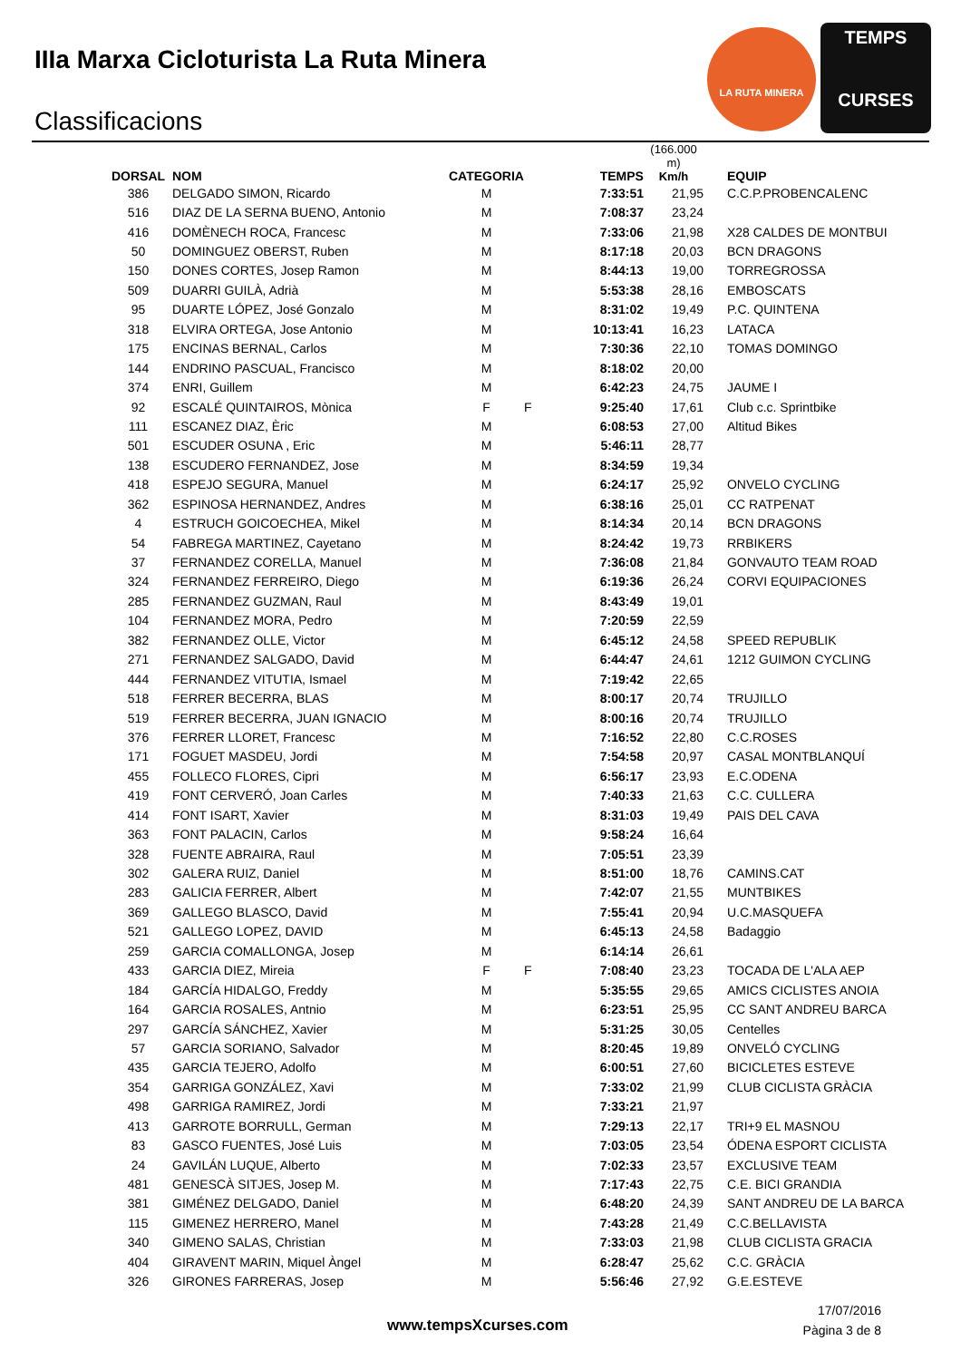IIIa Marxa Cicloturista La Ruta Minera
Classificacions
LA RUTA MINERA
TEMPS
CURSES
| DORSAL | NOM | CATEGORIA | | TEMPS | (166.000 m) Km/h | EQUIP |
| --- | --- | --- | --- | --- | --- | --- |
| 386 | DELGADO SIMON, Ricardo | M | | 7:33:51 | 21,95 | C.C.P.PROBENCALENC |
| 516 | DIAZ DE LA SERNA BUENO, Antonio | M | | 7:08:37 | 23,24 | |
| 416 | DOMÈNECH ROCA, Francesc | M | | 7:33:06 | 21,98 | X28 CALDES DE MONTBUI |
| 50 | DOMINGUEZ OBERST, Ruben | M | | 8:17:18 | 20,03 | BCN DRAGONS |
| 150 | DONES CORTES, Josep Ramon | M | | 8:44:13 | 19,00 | TORREGROSSA |
| 509 | DUARRI GUILÀ, Adrià | M | | 5:53:38 | 28,16 | EMBOSCATS |
| 95 | DUARTE LÓPEZ, José Gonzalo | M | | 8:31:02 | 19,49 | P.C. QUINTENA |
| 318 | ELVIRA ORTEGA, Jose Antonio | M | | 10:13:41 | 16,23 | LATACA |
| 175 | ENCINAS BERNAL, Carlos | M | | 7:30:36 | 22,10 | TOMAS DOMINGO |
| 144 | ENDRINO PASCUAL, Francisco | M | | 8:18:02 | 20,00 | |
| 374 | ENRI, Guillem | M | | 6:42:23 | 24,75 | JAUME I |
| 92 | ESCALÉ QUINTAIROS, Mònica | F | F | 9:25:40 | 17,61 | Club c.c. Sprintbike |
| 111 | ESCANEZ DIAZ, Èric | M | | 6:08:53 | 27,00 | Altitud Bikes |
| 501 | ESCUDER OSUNA , Eric | M | | 5:46:11 | 28,77 | |
| 138 | ESCUDERO FERNANDEZ, Jose | M | | 8:34:59 | 19,34 | |
| 418 | ESPEJO SEGURA, Manuel | M | | 6:24:17 | 25,92 | ONVELO CYCLING |
| 362 | ESPINOSA HERNANDEZ, Andres | M | | 6:38:16 | 25,01 | CC RATPENAT |
| 4 | ESTRUCH GOICOECHEA, Mikel | M | | 8:14:34 | 20,14 | BCN DRAGONS |
| 54 | FABREGA MARTINEZ, Cayetano | M | | 8:24:42 | 19,73 | RRBIKERS |
| 37 | FERNANDEZ CORELLA, Manuel | M | | 7:36:08 | 21,84 | GONVAUTO TEAM ROAD |
| 324 | FERNANDEZ FERREIRO, Diego | M | | 6:19:36 | 26,24 | CORVI EQUIPACIONES |
| 285 | FERNANDEZ GUZMAN, Raul | M | | 8:43:49 | 19,01 | |
| 104 | FERNANDEZ MORA, Pedro | M | | 7:20:59 | 22,59 | |
| 382 | FERNANDEZ OLLE, Victor | M | | 6:45:12 | 24,58 | SPEED REPUBLIK |
| 271 | FERNANDEZ SALGADO, David | M | | 6:44:47 | 24,61 | 1212 GUIMON CYCLING |
| 444 | FERNANDEZ VITUTIA, Ismael | M | | 7:19:42 | 22,65 | |
| 518 | FERRER BECERRA, BLAS | M | | 8:00:17 | 20,74 | TRUJILLO |
| 519 | FERRER BECERRA, JUAN IGNACIO | M | | 8:00:16 | 20,74 | TRUJILLO |
| 376 | FERRER LLORET, Francesc | M | | 7:16:52 | 22,80 | C.C.ROSES |
| 171 | FOGUET MASDEU, Jordi | M | | 7:54:58 | 20,97 | CASAL MONTBLANQUÍ |
| 455 | FOLLECO FLORES, Cipri | M | | 6:56:17 | 23,93 | E.C.ODENA |
| 419 | FONT CERVERÓ, Joan Carles | M | | 7:40:33 | 21,63 | C.C. CULLERA |
| 414 | FONT ISART, Xavier | M | | 8:31:03 | 19,49 | PAIS DEL CAVA |
| 363 | FONT PALACIN, Carlos | M | | 9:58:24 | 16,64 | |
| 328 | FUENTE ABRAIRA, Raul | M | | 7:05:51 | 23,39 | |
| 302 | GALERA RUIZ, Daniel | M | | 8:51:00 | 18,76 | CAMINS.CAT |
| 283 | GALICIA FERRER, Albert | M | | 7:42:07 | 21,55 | MUNTBIKES |
| 369 | GALLEGO BLASCO, David | M | | 7:55:41 | 20,94 | U.C.MASQUEFA |
| 521 | GALLEGO LOPEZ, DAVID | M | | 6:45:13 | 24,58 | Badaggio |
| 259 | GARCIA COMALLONGA, Josep | M | | 6:14:14 | 26,61 | |
| 433 | GARCIA DIEZ, Mireia | F | F | 7:08:40 | 23,23 | TOCADA DE L'ALA AEP |
| 184 | GARCÍA HIDALGO, Freddy | M | | 5:35:55 | 29,65 | AMICS CICLISTES ANOIA |
| 164 | GARCIA ROSALES, Antnio | M | | 6:23:51 | 25,95 | CC SANT ANDREU BARCA |
| 297 | GARCÍA SÁNCHEZ, Xavier | M | | 5:31:25 | 30,05 | Centelles |
| 57 | GARCIA SORIANO, Salvador | M | | 8:20:45 | 19,89 | ONVELÓ CYCLING |
| 435 | GARCIA TEJERO, Adolfo | M | | 6:00:51 | 27,60 | BICICLETES ESTEVE |
| 354 | GARRIGA GONZÁLEZ, Xavi | M | | 7:33:02 | 21,99 | CLUB CICLISTA GRÀCIA |
| 498 | GARRIGA RAMIREZ, Jordi | M | | 7:33:21 | 21,97 | |
| 413 | GARROTE BORRULL, German | M | | 7:29:13 | 22,17 | TRI+9 EL MASNOU |
| 83 | GASCO FUENTES, José Luis | M | | 7:03:05 | 23,54 | ÓDENA ESPORT CICLISTA |
| 24 | GAVILÁN LUQUE, Alberto | M | | 7:02:33 | 23,57 | EXCLUSIVE TEAM |
| 481 | GENESCÀ SITJES, Josep M. | M | | 7:17:43 | 22,75 | C.E. BICI GRANDIA |
| 381 | GIMÉNEZ DELGADO, Daniel | M | | 6:48:20 | 24,39 | SANT ANDREU DE LA BARCA |
| 115 | GIMENEZ HERRERO, Manel | M | | 7:43:28 | 21,49 | C.C.BELLAVISTA |
| 340 | GIMENO SALAS, Christian | M | | 7:33:03 | 21,98 | CLUB CICLISTA GRACIA |
| 404 | GIRAVENT MARIN, Miquel Àngel | M | | 6:28:47 | 25,62 | C.C. GRÀCIA |
| 326 | GIRONES FARRERAS, Josep | M | | 5:56:46 | 27,92 | G.E.ESTEVE |
www.tempsXcurses.com
17/07/2016
Pàgina 3 de 8